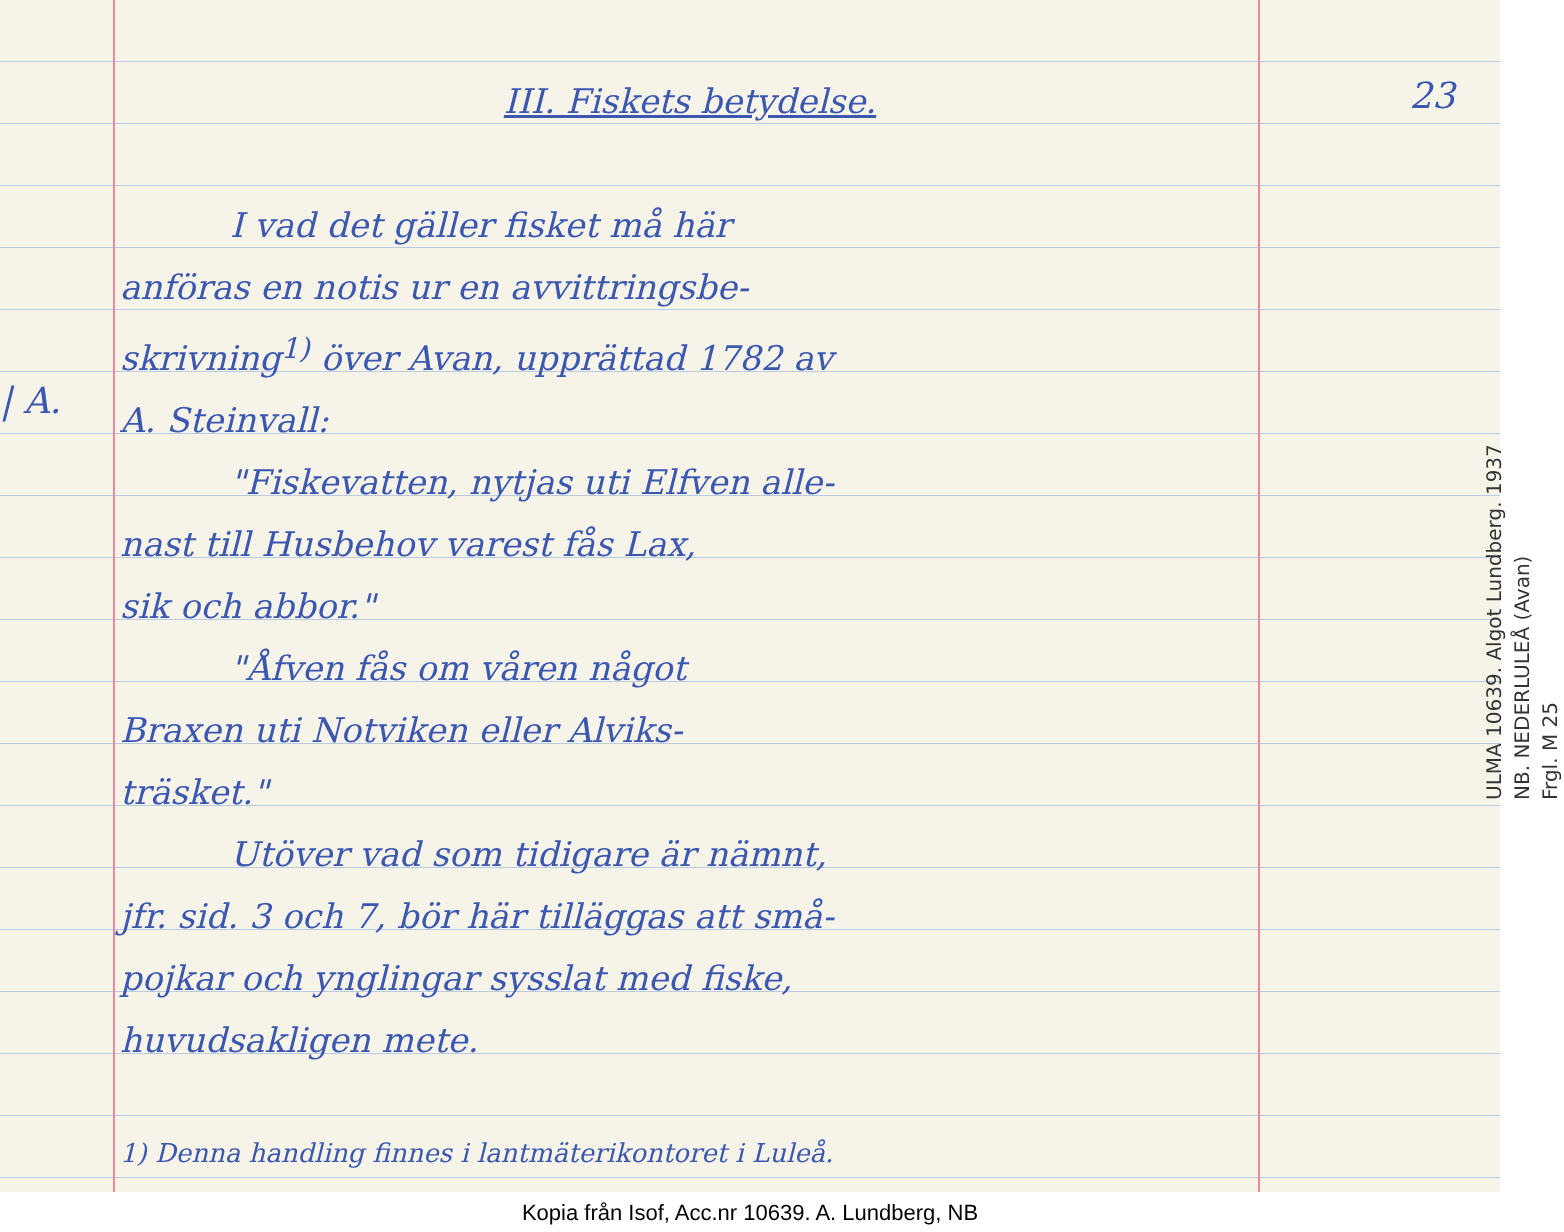23
| A.
III. Fiskets betydelse.
I vad det gäller fisket må här
anföras en notis ur en avvittringsbe-
skrivning<sup>1)</sup> över Avan, upprättad 1782 av
A. Steinvall:
"Fiskevatten, nytjas uti Elfven alle-
nast till Husbehov varest fås Lax,
sik och abbor."
"Åfven fås om våren något
Braxen uti Notviken eller Alviks-
träsket."
Utöver vad som tidigare är nämnt,
jfr. sid. 3 och 7, bör här tilläggas att små-
pojkar och ynglingar sysslat med fiske,
huvudsakligen mete.
1) Denna handling finnes i lantmäterikontoret i Luleå.
ULMA 10639. Algot Lundberg. 1937
NB. NEDERLULEÅ (Avan)
Frgl. M 25
Kopia från Isof, Acc.nr 10639. A. Lundberg, NB